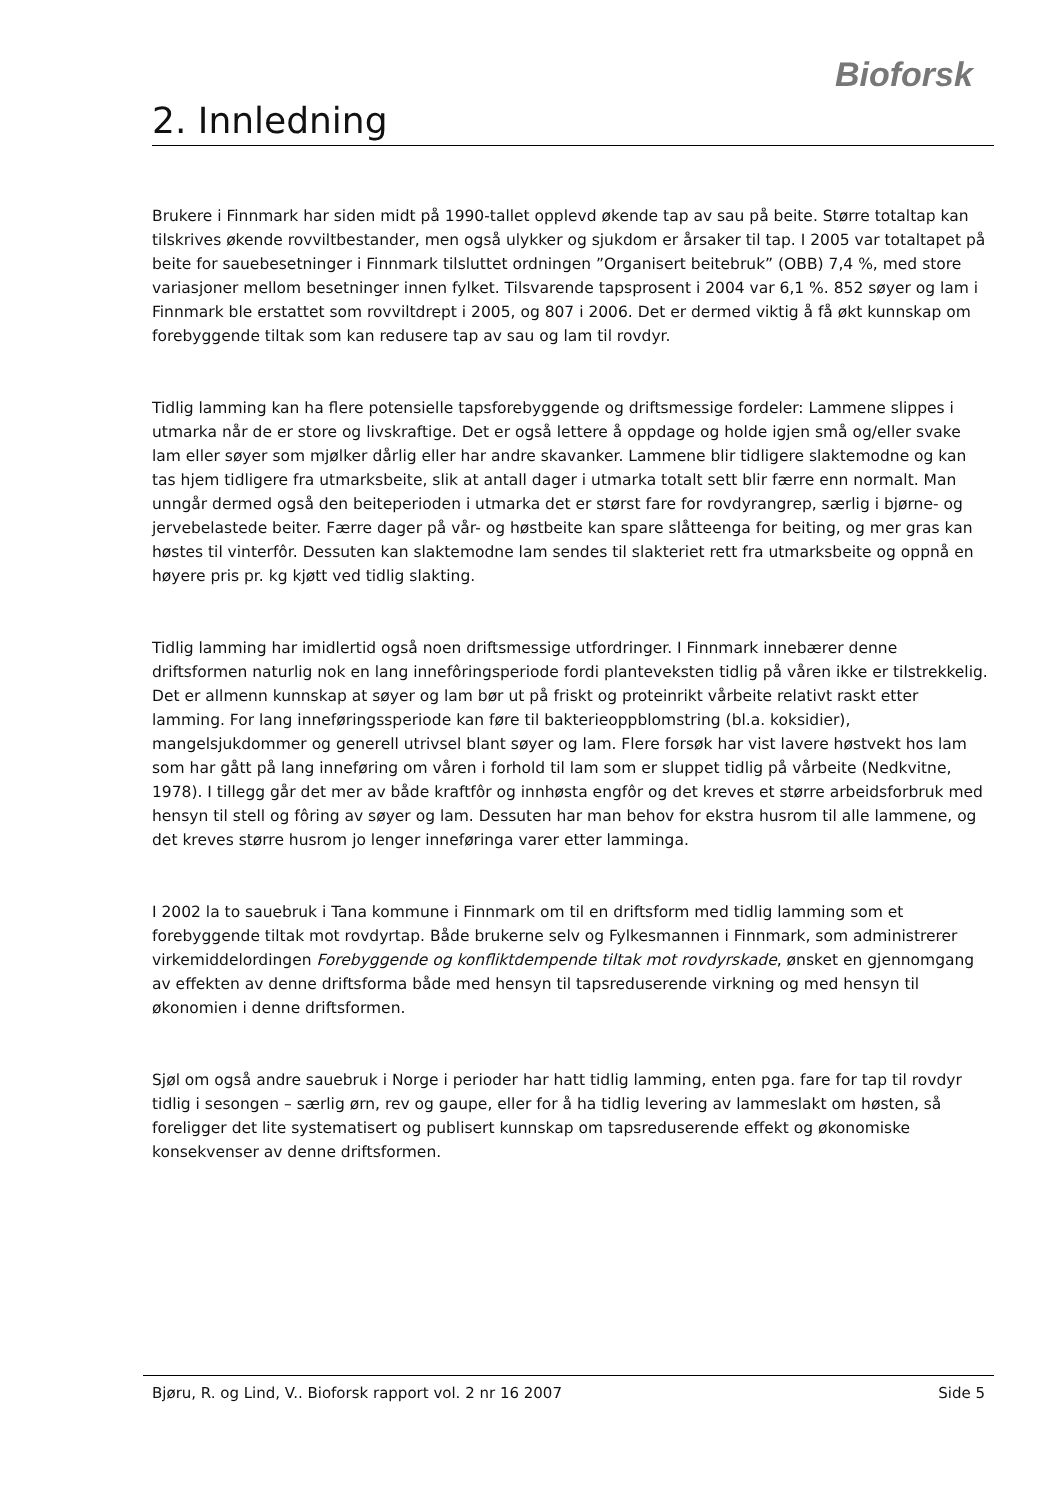Bioforsk
2. Innledning
Brukere i Finnmark har siden midt på 1990-tallet opplevd økende tap av sau på beite. Større totaltap kan tilskrives økende rovviltbestander, men også ulykker og sjukdom er årsaker til tap. I 2005 var totaltapet på beite for sauebesetninger i Finnmark tilsluttet ordningen ”Organisert beitebruk” (OBB) 7,4 %, med store variasjoner mellom besetninger innen fylket. Tilsvarende tapsprosent i 2004 var 6,1 %. 852 søyer og lam i Finnmark ble erstattet som rovviltdrept i 2005, og 807 i 2006. Det er dermed viktig å få økt kunnskap om forebyggende tiltak som kan redusere tap av sau og lam til rovdyr.
Tidlig lamming kan ha flere potensielle tapsforebyggende og driftsmessige fordeler: Lammene slippes i utmarka når de er store og livskraftige. Det er også lettere å oppdage og holde igjen små og/eller svake lam eller søyer som mjølker dårlig eller har andre skavanker. Lammene blir tidligere slaktemodne og kan tas hjem tidligere fra utmarksbeite, slik at antall dager i utmarka totalt sett blir færre enn normalt. Man unngår dermed også den beiteperioden i utmarka det er størst fare for rovdyrangrep, særlig i bjørne- og jervebelastede beiter. Færre dager på vår- og høstbeite kan spare slåtteenga for beiting, og mer gras kan høstes til vinterfôr. Dessuten kan slaktemodne lam sendes til slakteriet rett fra utmarksbeite og oppnå en høyere pris pr. kg kjøtt ved tidlig slakting.
Tidlig lamming har imidlertid også noen driftsmessige utfordringer. I Finnmark innebærer denne driftsformen naturlig nok en lang innefôringsperiode fordi planteveksten tidlig på våren ikke er tilstrekkelig. Det er allmenn kunnskap at søyer og lam bør ut på friskt og proteinrikt vårbeite relativt raskt etter lamming. For lang inneføringssperiode kan føre til bakterieoppblomstring (bl.a. koksidier), mangelsjukdommer og generell utrivsel blant søyer og lam. Flere forsøk har vist lavere høstvekt hos lam som har gått på lang inneføring om våren i forhold til lam som er sluppet tidlig på vårbeite (Nedkvitne, 1978). I tillegg går det mer av både kraftfôr og innhøsta engfôr og det kreves et større arbeidsforbruk med hensyn til stell og fôring av søyer og lam. Dessuten har man behov for ekstra husrom til alle lammene, og det kreves større husrom jo lenger inneføringa varer etter lamminga.
I 2002 la to sauebruk i Tana kommune i Finnmark om til en driftsform med tidlig lamming som et forebyggende tiltak mot rovdyrtap. Både brukerne selv og Fylkesmannen i Finnmark, som administrerer virkemiddelordingen Forebyggende og konfliktdempende tiltak mot rovdyrskade, ønsket en gjennomgang av effekten av denne driftsforma både med hensyn til tapsreduserende virkning og med hensyn til økonomien i denne driftsformen.
Sjøl om også andre sauebruk i Norge i perioder har hatt tidlig lamming, enten pga. fare for tap til rovdyr tidlig i sesongen – særlig ørn, rev og gaupe, eller for å ha tidlig levering av lammeslakt om høsten, så foreligger det lite systematisert og publisert kunnskap om tapsreduserende effekt og økonomiske konsekvenser av denne driftsformen.
Bjøru, R. og Lind, V.. Bioforsk rapport vol. 2 nr 16 2007 Side 5